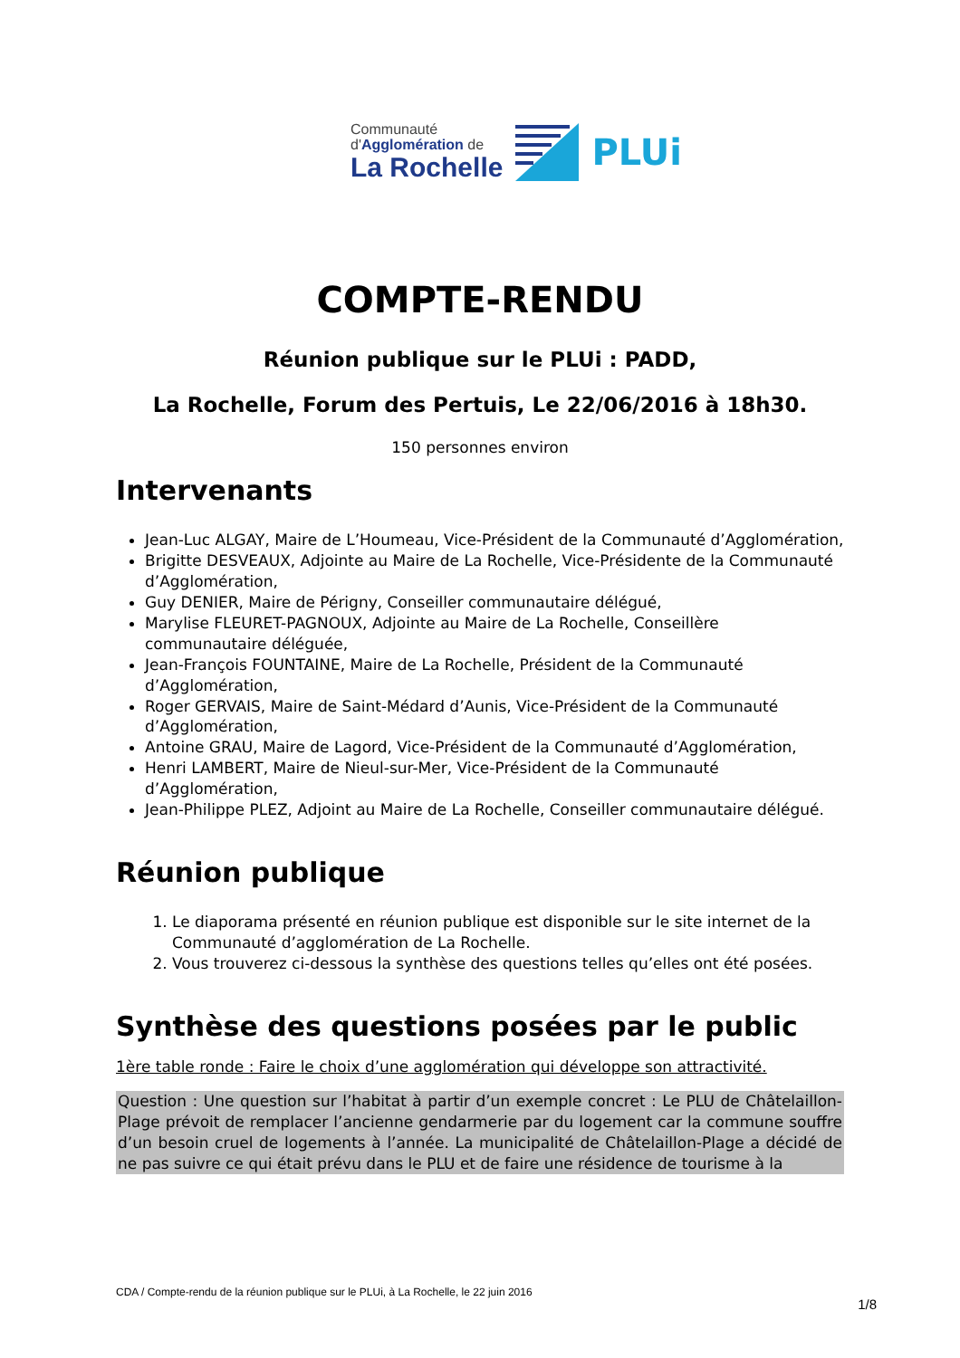Communauté
d'Agglomération de
La Rochelle
PLUi
COMPTE-RENDU
Réunion publique sur le PLUi : PADD,
La Rochelle, Forum des Pertuis, Le 22/06/2016 à 18h30.
150 personnes environ
Intervenants
Jean-Luc ALGAY, Maire de L’Houmeau, Vice-Président de la Communauté d’Agglomération,
Brigitte DESVEAUX, Adjointe au Maire de La Rochelle, Vice-Présidente de la Communauté d’Agglomération,
Guy DENIER, Maire de Périgny, Conseiller communautaire délégué,
Marylise FLEURET-PAGNOUX, Adjointe au Maire de La Rochelle, Conseillère communautaire déléguée,
Jean-François FOUNTAINE, Maire de La Rochelle, Président de la Communauté d’Agglomération,
Roger GERVAIS, Maire de Saint-Médard d’Aunis, Vice-Président de la Communauté d’Agglomération,
Antoine GRAU, Maire de Lagord, Vice-Président de la Communauté d’Agglomération,
Henri LAMBERT, Maire de Nieul-sur-Mer, Vice-Président de la Communauté d’Agglomération,
Jean-Philippe PLEZ, Adjoint au Maire de La Rochelle, Conseiller communautaire délégué.
Réunion publique
1. Le diaporama présenté en réunion publique est disponible sur le site internet de la Communauté d’agglomération de La Rochelle.
2. Vous trouverez ci-dessous la synthèse des questions telles qu’elles ont été posées.
Synthèse des questions posées par le public
1ère table ronde : Faire le choix d’une agglomération qui développe son attractivité.
Question : Une question sur l’habitat à partir d’un exemple concret : Le PLU de Châtelaillon-Plage prévoit de remplacer l’ancienne gendarmerie par du logement car la commune souffre d’un besoin cruel de logements à l’année. La municipalité de Châtelaillon-Plage a décidé de ne pas suivre ce qui était prévu dans le PLU et de faire une résidence de tourisme à la
CDA / Compte-rendu de la réunion publique sur le PLUi, à La Rochelle, le 22 juin 2016
1/8